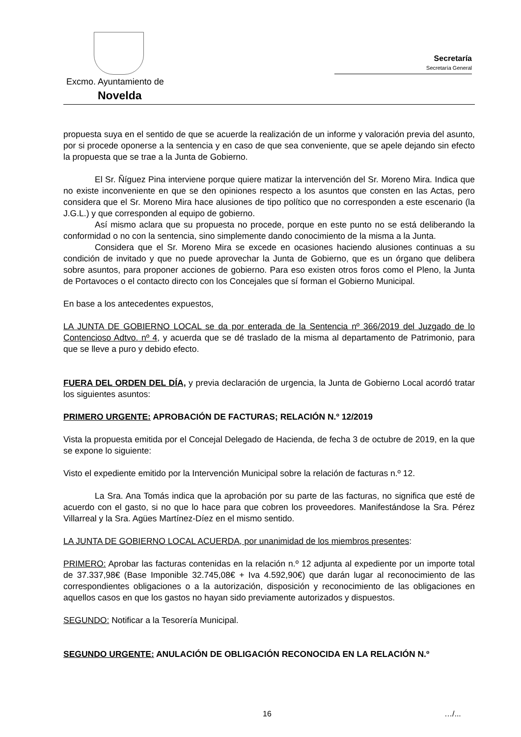Excmo. Ayuntamiento de
Novelda
Secretaría
Secretaría General
propuesta suya en el sentido de que se acuerde la realización de un informe y valoración previa del asunto, por si procede oponerse a la sentencia y en caso de que sea conveniente, que se apele dejando sin efecto la propuesta que se trae a la Junta de Gobierno.
El Sr. Ñíguez Pina interviene porque quiere matizar la intervención del Sr. Moreno Mira. Indica que no existe inconveniente en que se den opiniones respecto a los asuntos que consten en las Actas, pero considera que el Sr. Moreno Mira hace alusiones de tipo político que no corresponden a este escenario (la J.G.L.) y que corresponden al equipo de gobierno.
Así mismo aclara que su propuesta no procede, porque en este punto no se está deliberando la conformidad o no con la sentencia, sino simplemente dando conocimiento de la misma a la Junta.
Considera que el Sr. Moreno Mira se excede en ocasiones haciendo alusiones continuas a su condición de invitado y que no puede aprovechar la Junta de Gobierno, que es un órgano que delibera sobre asuntos, para proponer acciones de gobierno. Para eso existen otros foros como el Pleno, la Junta de Portavoces o el contacto directo con los Concejales que sí forman el Gobierno Municipal.
En base a los antecedentes expuestos,
LA JUNTA DE GOBIERNO LOCAL se da por enterada de la Sentencia nº 366/2019 del Juzgado de lo Contencioso Adtvo. nº 4, y acuerda que se dé traslado de la misma al departamento de Patrimonio, para que se lleve a puro y debido efecto.
FUERA DEL ORDEN DEL DÍA, y previa declaración de urgencia, la Junta de Gobierno Local acordó tratar los siguientes asuntos:
PRIMERO URGENTE: APROBACIÓN DE FACTURAS; RELACIÓN N.º 12/2019
Vista la propuesta emitida por el Concejal Delegado de Hacienda, de fecha 3 de octubre de 2019, en la que se expone lo siguiente:
Visto el expediente emitido por la Intervención Municipal sobre la relación de facturas n.º 12.
La Sra. Ana Tomás indica que la aprobación por su parte de las facturas, no significa que esté de acuerdo con el gasto, si no que lo hace para que cobren los proveedores. Manifestándose la Sra. Pérez Villarreal y la Sra. Agües Martínez-Díez en el mismo sentido.
LA JUNTA DE GOBIERNO LOCAL ACUERDA, por unanimidad de los miembros presentes:
PRIMERO: Aprobar las facturas contenidas en la relación n.º 12 adjunta al expediente por un importe total de 37.337,98€ (Base Imponible 32.745,08€ + Iva 4.592,90€) que darán lugar al reconocimiento de las correspondientes obligaciones o a la autorización, disposición y reconocimiento de las obligaciones en aquellos casos en que los gastos no hayan sido previamente autorizados y dispuestos.
SEGUNDO: Notificar a la Tesorería Municipal.
SEGUNDO URGENTE: ANULACIÓN DE OBLIGACIÓN RECONOCIDA EN LA RELACIÓN N.º
16 …/...